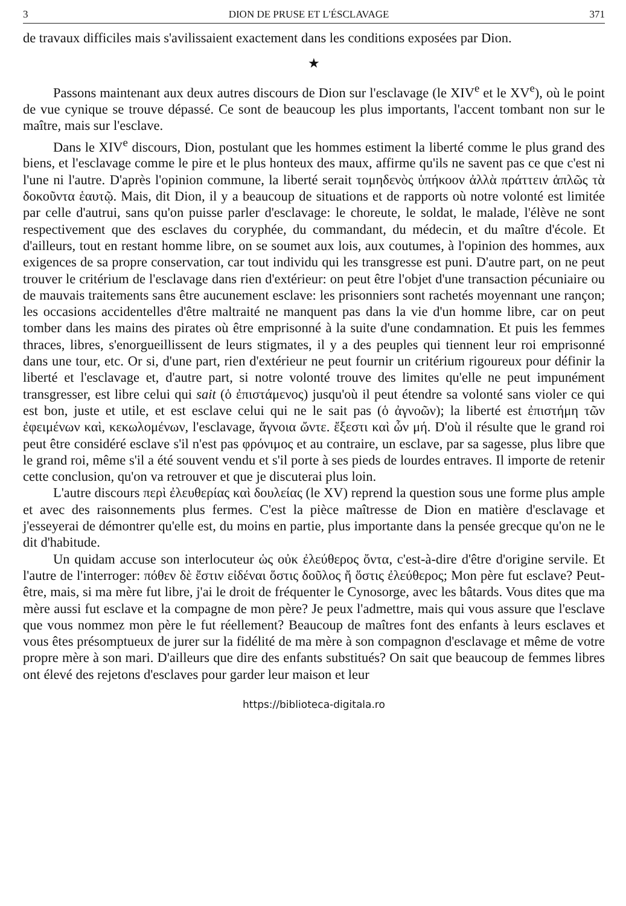3 DION DE PRUSE ET L'ÉSCLAVAGE 371
de travaux difficiles mais s'avilissaient exactement dans les conditions exposées par Dion.
★
Passons maintenant aux deux autres discours de Dion sur l'esclavage (le XIV<sup>e</sup> et le XV<sup>e</sup>), où le point de vue cynique se trouve dépassé. Ce sont de beaucoup les plus importants, l'accent tombant non sur le maître, mais sur l'esclave.
Dans le XIV<sup>e</sup> discours, Dion, postulant que les hommes estiment la liberté comme le plus grand des biens, et l'esclavage comme le pire et le plus honteux des maux, affirme qu'ils ne savent pas ce que c'est ni l'une ni l'autre. D'après l'opinion commune, la liberté serait τομηδενὸς ὑπήκοον ἀλλὰ πράττειν ἁπλῶς τὰ δοκοῦντα ἑαυτῷ. Mais, dit Dion, il y a beaucoup de situations et de rapports où notre volonté est limitée par celle d'autrui, sans qu'on puisse parler d'esclavage: le choreute, le soldat, le malade, l'élève ne sont respectivement que des esclaves du coryphée, du commandant, du médecin, et du maître d'école. Et d'ailleurs, tout en restant homme libre, on se soumet aux lois, aux coutumes, à l'opinion des hommes, aux exigences de sa propre conservation, car tout individu qui les transgresse est puni. D'autre part, on ne peut trouver le critérium de l'esclavage dans rien d'extérieur: on peut être l'objet d'une transaction pécuniaire ou de mauvais traitements sans être aucunement esclave: les prisonniers sont rachetés moyennant une rançon; les occasions accidentelles d'être maltraité ne manquent pas dans la vie d'un homme libre, car on peut tomber dans les mains des pirates où être emprisonné à la suite d'une condamnation. Et puis les femmes thraces, libres, s'enorgueillissent de leurs stigmates, il y a des peuples qui tiennent leur roi emprisonné dans une tour, etc. Or si, d'une part, rien d'extérieur ne peut fournir un critérium rigoureux pour définir la liberté et l'esclavage et, d'autre part, si notre volonté trouve des limites qu'elle ne peut impunément transgresser, est libre celui qui sait (ὁ ἐπιστάμενος) jusqu'où il peut étendre sa volonté sans violer ce qui est bon, juste et utile, et est esclave celui qui ne le sait pas (ὁ ἀγνοῶν); la liberté est ἐπιστήμη τῶν ἐφειμένων καὶ, κεκωλομένων, l'esclavage, ἄγνοια ὤντε. ἔξεστι καὶ ὧν μή. D'où il résulte que le grand roi peut être considéré esclave s'il n'est pas φρόνιμος et au contraire, un esclave, par sa sagesse, plus libre que le grand roi, même s'il a été souvent vendu et s'il porte à ses pieds de lourdes entraves. Il importe de retenir cette conclusion, qu'on va retrouver et que je discuterai plus loin.
L'autre discours περὶ ἐλευθερίας καὶ δουλείας (le XV) reprend la question sous une forme plus ample et avec des raisonnements plus fermes. C'est la pièce maîtresse de Dion en matière d'esclavage et j'esseyerai de démontrer qu'elle est, du moins en partie, plus importante dans la pensée grecque qu'on ne le dit d'habitude.
Un quidam accuse son interlocuteur ὡς οὐκ ἐλεύθερος ὄντα, c'est-à-dire d'être d'origine servile. Et l'autre de l'interroger: πόθεν δὲ ἔστιν εἰδέναι ὅστις δοῦλος ἤ ὅστις ἐλεύθερος; Mon père fut esclave? Peut-être, mais, si ma mère fut libre, j'ai le droit de fréquenter le Cynosorge, avec les bâtards. Vous dites que ma mère aussi fut esclave et la compagne de mon père? Je peux l'admettre, mais qui vous assure que l'esclave que vous nommez mon père le fut réellement? Beaucoup de maîtres font des enfants à leurs esclaves et vous êtes présomptueux de jurer sur la fidélité de ma mère à son compagnon d'esclavage et même de votre propre mère à son mari. D'ailleurs que dire des enfants substitués? On sait que beaucoup de femmes libres ont élevé des rejetons d'esclaves pour garder leur maison et leur
https://biblioteca-digitala.ro